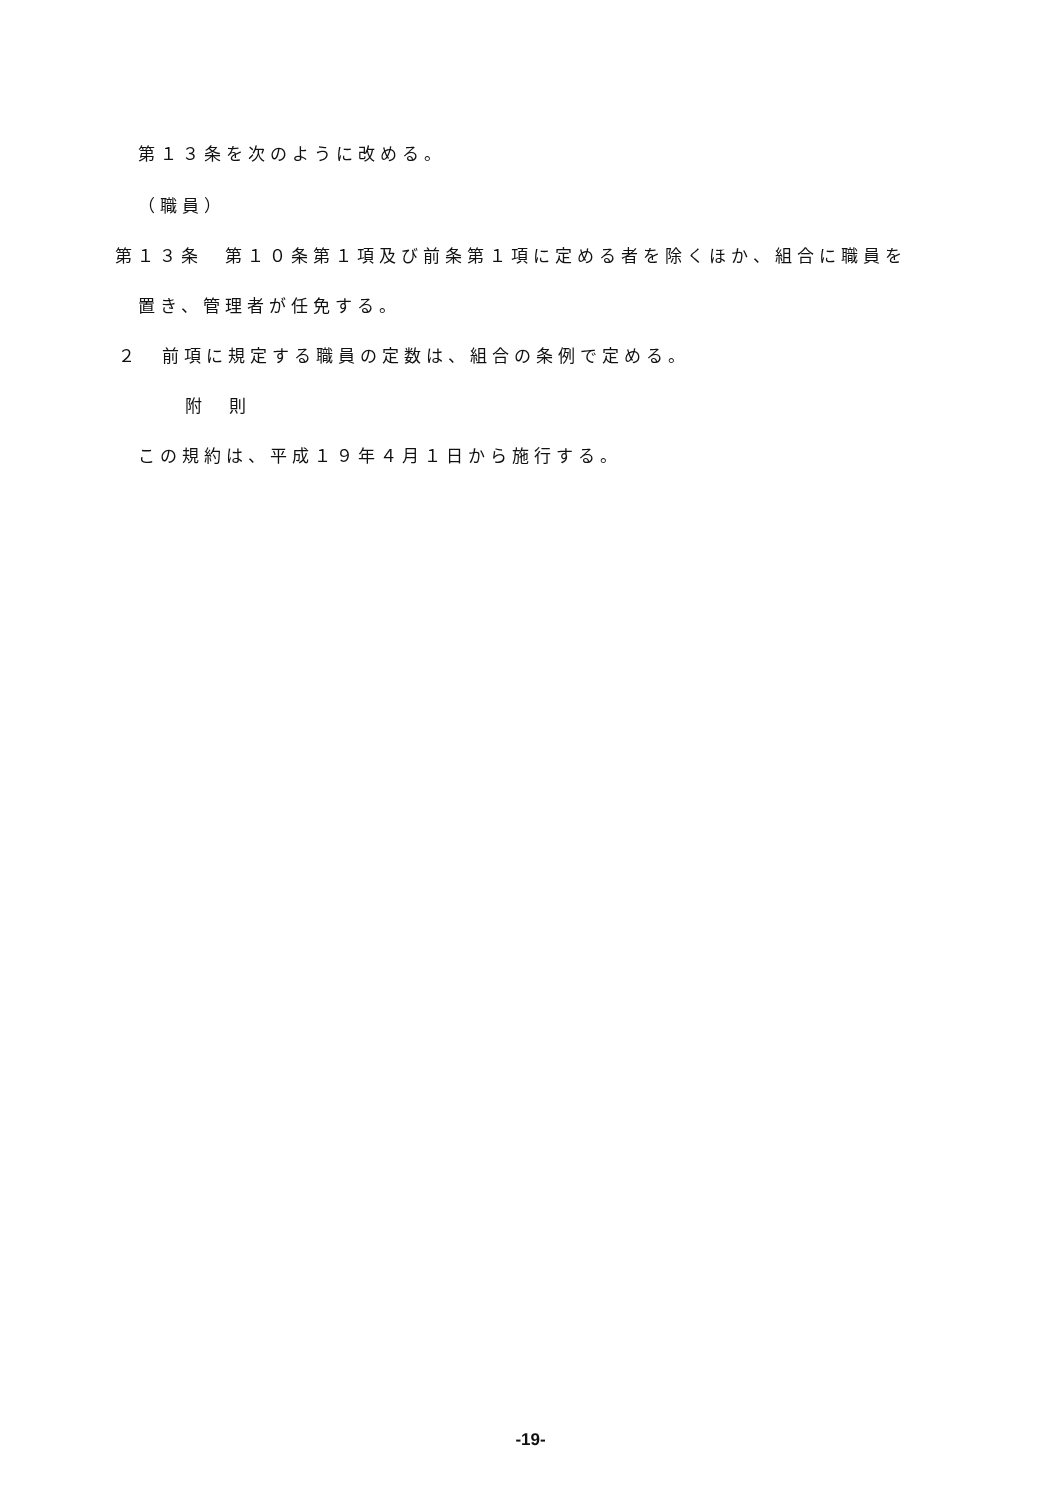第１３条を次のように改める。
（職員）
第１３条　第１０条第１項及び前条第１項に定める者を除くほか、組合に職員を
置き、管理者が任免する。
２　前項に規定する職員の定数は、組合の条例で定める。
附　則
この規約は、平成１９年４月１日から施行する。
-19-